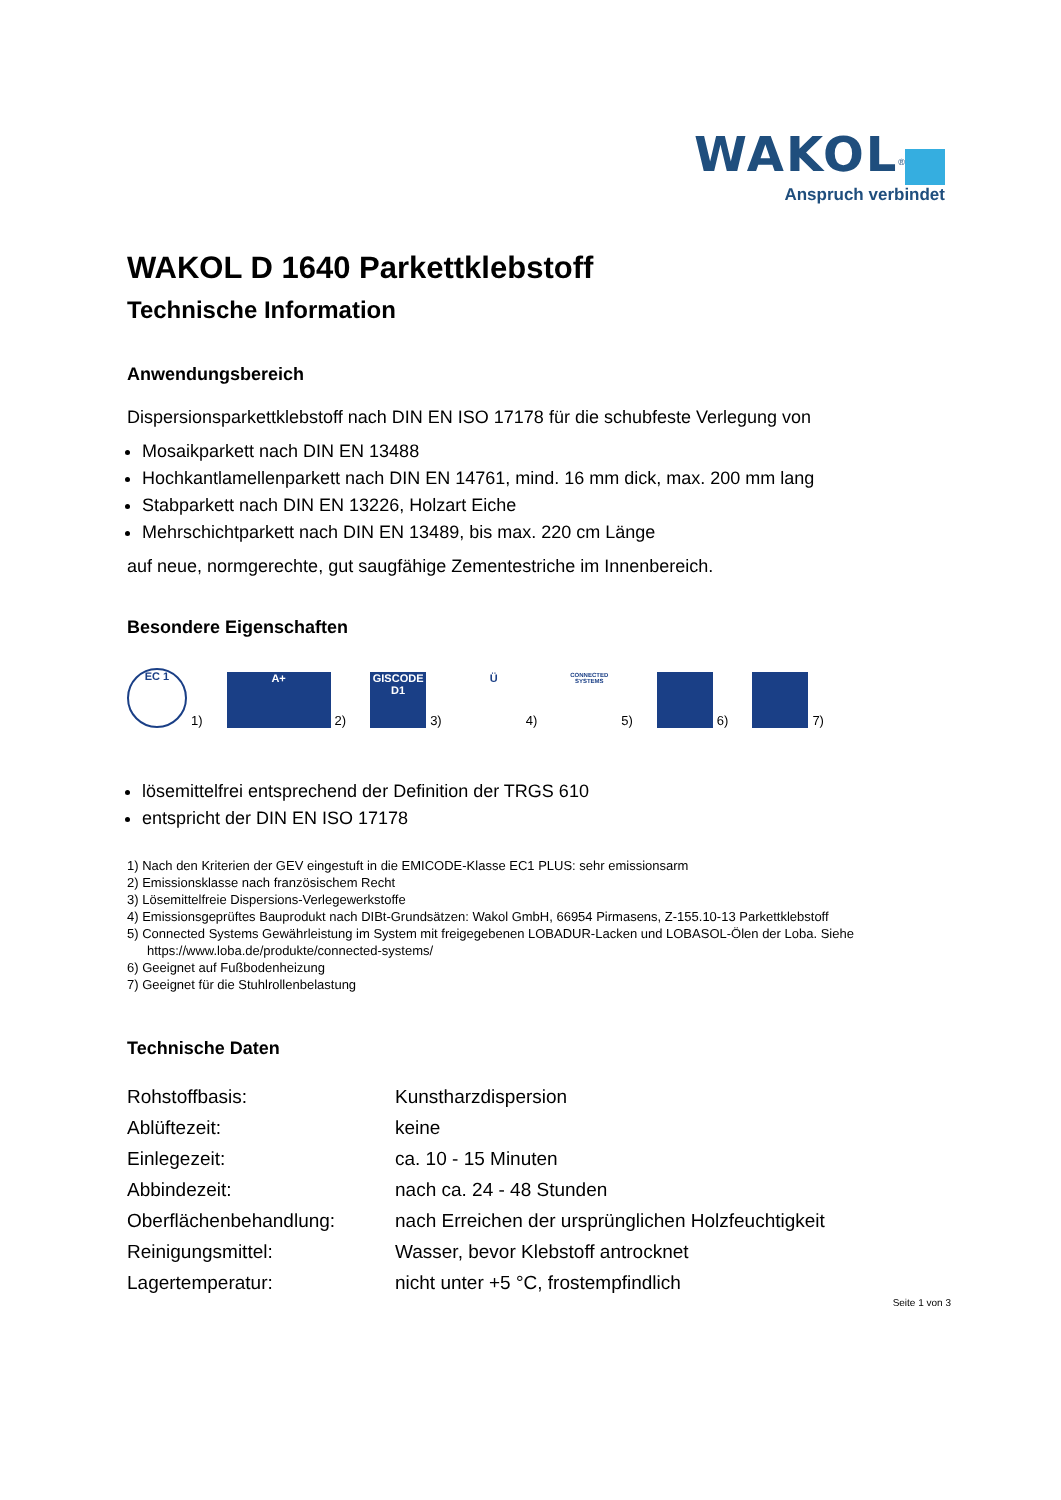WAKOL<sup>®</sup>
Anspruch verbindet
WAKOL D 1640 Parkettklebstoff
Technische Information
Anwendungsbereich
Dispersionsparkettklebstoff nach DIN EN ISO 17178 für die schubfeste Verlegung von
Mosaikparkett nach DIN EN 13488
Hochkantlamellenparkett nach DIN EN 14761, mind. 16 mm dick, max. 200 mm lang
Stabparkett nach DIN EN 13226, Holzart Eiche
Mehrschichtparkett nach DIN EN 13489, bis max. 220 cm Länge
auf neue, normgerechte, gut saugfähige Zementestriche im Innenbereich.
Besondere Eigenschaften
EC 1 1) A+ 2) GISCODE D1 3) Ü 4) CONNECTED SYSTEMS 5) 6) 7)
lösemittelfrei entsprechend der Definition der TRGS 610
entspricht der DIN EN ISO 17178
1) Nach den Kriterien der GEV eingestuft in die EMICODE-Klasse EC1 PLUS: sehr emissionsarm
2) Emissionsklasse nach französischem Recht
3) Lösemittelfreie Dispersions-Verlegewerkstoffe
4) Emissionsgeprüftes Bauprodukt nach DIBt-Grundsätzen: Wakol GmbH, 66954 Pirmasens, Z-155.10-13 Parkettklebstoff
5) Connected Systems Gewährleistung im System mit freigegebenen LOBADUR-Lacken und LOBASOL-Ölen der Loba. Siehe https://www.loba.de/produkte/connected-systems/
6) Geeignet auf Fußbodenheizung
7) Geeignet für die Stuhlrollenbelastung
Technische Daten
| Rohstoffbasis: | Kunstharzdispersion |
| Ablüftezeit: | keine |
| Einlegezeit: | ca. 10 - 15 Minuten |
| Abbindezeit: | nach ca. 24 - 48 Stunden |
| Oberflächenbehandlung: | nach Erreichen der ursprünglichen Holzfeuchtigkeit |
| Reinigungsmittel: | Wasser, bevor Klebstoff antrocknet |
| Lagertemperatur: | nicht unter +5 °C, frostempfindlich |
Seite 1 von 3